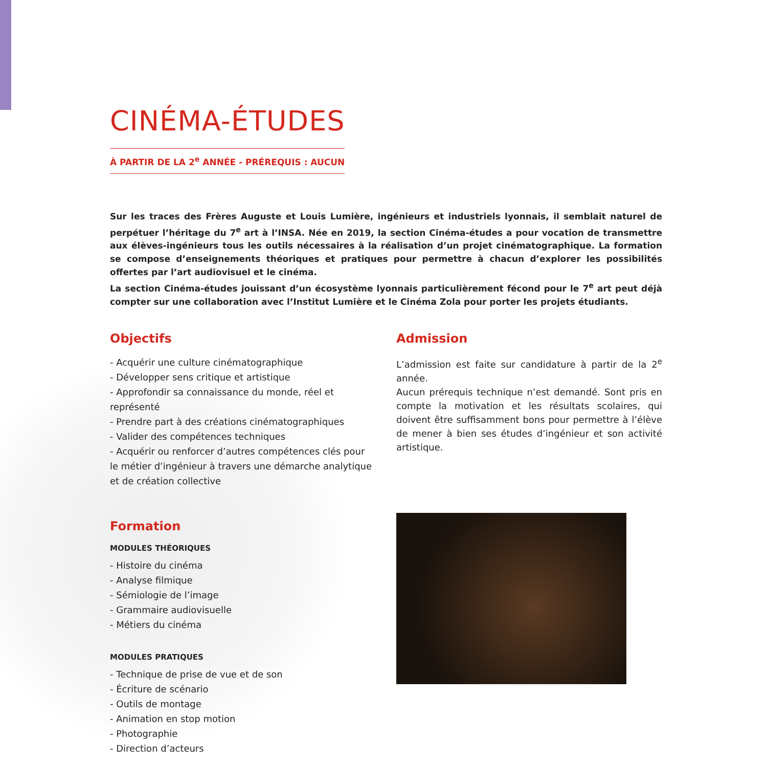CINÉMA-ÉTUDES
À PARTIR DE LA 2<sup>e</sup> ANNÉE - PRÉREQUIS : AUCUN
Sur les traces des Frères Auguste et Louis Lumière, ingénieurs et industriels lyonnais, il semblait naturel de perpétuer l’héritage du 7<sup>e</sup> art à l’INSA. Née en 2019, la section Cinéma-études a pour vocation de transmettre aux élèves-ingénieurs tous les outils nécessaires à la réalisation d’un projet cinématographique. La formation se compose d’enseignements théoriques et pratiques pour permettre à chacun d’explorer les possibilités offertes par l’art audiovisuel et le cinéma.
La section Cinéma-études jouissant d’un écosystème lyonnais particulièrement fécond pour le 7<sup>e</sup> art peut déjà compter sur une collaboration avec l’Institut Lumière et le Cinéma Zola pour porter les projets étudiants.
Objectifs
- Acquérir une culture cinématographique
- Développer sens critique et artistique
- Approfondir sa connaissance du monde, réel et représenté
- Prendre part à des créations cinématographiques
- Valider des compétences techniques
- Acquérir ou renforcer d’autres compétences clés pour le métier d’ingénieur à travers une démarche analytique et de création collective
Formation
MODULES THÉORIQUES
- Histoire du cinéma
- Analyse filmique
- Sémiologie de l’image
- Grammaire audiovisuelle
- Métiers du cinéma
MODULES PRATIQUES
- Technique de prise de vue et de son
- Écriture de scénario
- Outils de montage
- Animation en stop motion
- Photographie
- Direction d’acteurs
Admission
L’admission est faite sur candidature à partir de la 2<sup>e</sup> année.
Aucun prérequis technique n’est demandé. Sont pris en compte la motivation et les résultats scolaires, qui doivent être suffisamment bons pour permettre à l’élève de mener à bien ses études d’ingénieur et son activité artistique.